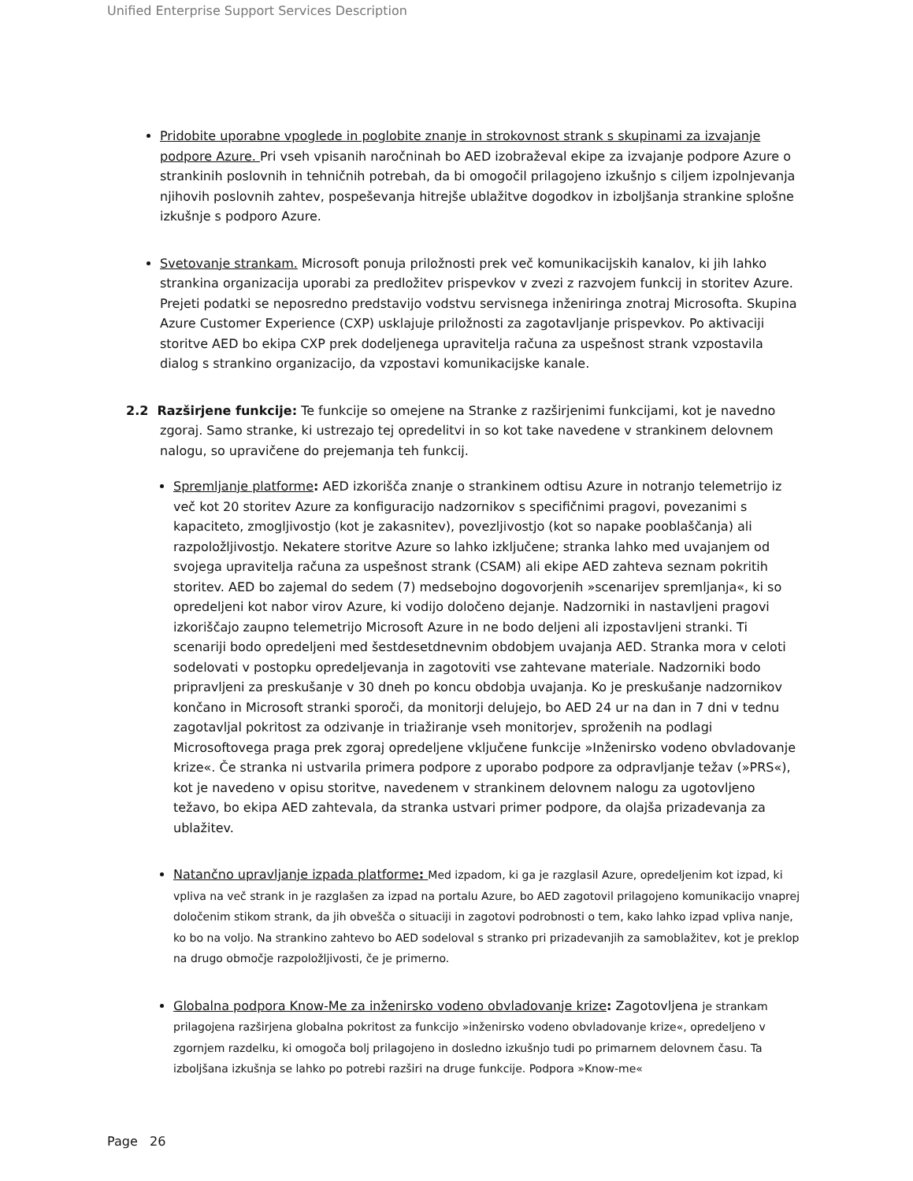Unified Enterprise Support Services Description
Pridobite uporabne vpoglede in poglobite znanje in strokovnost strank s skupinami za izvajanje podpore Azure. Pri vseh vpisanih naročninah bo AED izobraževal ekipe za izvajanje podpore Azure o strankinih poslovnih in tehničnih potrebah, da bi omogočil prilagojeno izkušnjo s ciljem izpolnjevanja njihovih poslovnih zahtev, pospeševanja hitrejše ublažitve dogodkov in izboljšanja strankine splošne izkušnje s podporo Azure.
Svetovanje strankam. Microsoft ponuja priložnosti prek več komunikacijskih kanalov, ki jih lahko strankina organizacija uporabi za predložitev prispevkov v zvezi z razvojem funkcij in storitev Azure. Prejeti podatki se neposredno predstavijo vodstvu servisnega inženiringa znotraj Microsofta. Skupina Azure Customer Experience (CXP) usklajuje priložnosti za zagotavljanje prispevkov. Po aktivaciji storitve AED bo ekipa CXP prek dodeljenega upravitelja računa za uspešnost strank vzpostavila dialog s strankino organizacijo, da vzpostavi komunikacijske kanale.
2.2 Razširjene funkcije: Te funkcije so omejene na Stranke z razširjenimi funkcijami, kot je navedno zgoraj. Samo stranke, ki ustrezajo tej opredelitvi in so kot take navedene v strankinem delovnem nalogu, so upravičene do prejemanja teh funkcij.
Spremljanje platforme: AED izkorišča znanje o strankinem odtisu Azure in notranjo telemetrijo iz več kot 20 storitev Azure za konfiguracijo nadzornikov s specifičnimi pragovi, povezanimi s kapaciteto, zmogljivostjo (kot je zakasnitev), povezljivostjo (kot so napake pooblaščanja) ali razpoložljivostjo. Nekatere storitve Azure so lahko izključene; stranka lahko med uvajanjem od svojega upravitelja računa za uspešnost strank (CSAM) ali ekipe AED zahteva seznam pokritih storitev. AED bo zajemal do sedem (7) medsebojno dogovorjenih »scenarijev spremljanja«, ki so opredeljeni kot nabor virov Azure, ki vodijo določeno dejanje. Nadzorniki in nastavljeni pragovi izkoriščajo zaupno telemetrijo Microsoft Azure in ne bodo deljeni ali izpostavljeni stranki. Ti scenariji bodo opredeljeni med šestdesetdnevnim obdobjem uvajanja AED. Stranka mora v celoti sodelovati v postopku opredeljevanja in zagotoviti vse zahtevane materiale. Nadzorniki bodo pripravljeni za preskušanje v 30 dneh po koncu obdobja uvajanja. Ko je preskušanje nadzornikov končano in Microsoft stranki sporoči, da monitorji delujejo, bo AED 24 ur na dan in 7 dni v tednu zagotavljal pokritost za odzivanje in triažiranje vseh monitorjev, sproženih na podlagi Microsoftovega praga prek zgoraj opredeljene vključene funkcije »Inženirsko vodeno obvladovanje krize«. Če stranka ni ustvarila primera podpore z uporabo podpore za odpravljanje težav (»PRS«), kot je navedeno v opisu storitve, navedenem v strankinem delovnem nalogu za ugotovljeno težavo, bo ekipa AED zahtevala, da stranka ustvari primer podpore, da olajša prizadevanja za ublažitev.
Natančno upravljanje izpada platforme: Med izpadom, ki ga je razglasil Azure, opredeljenim kot izpad, ki vpliva na več strank in je razglašen za izpad na portalu Azure, bo AED zagotovil prilagojeno komunikacijo vnaprej določenim stikom strank, da jih obvešča o situaciji in zagotovi podrobnosti o tem, kako lahko izpad vpliva nanje, ko bo na voljo. Na strankino zahtevo bo AED sodeloval s stranko pri prizadevanjih za samoblažitev, kot je preklop na drugo območje razpoložljivosti, če je primerno.
Globalna podpora Know-Me za inženirsko vodeno obvladovanje krize: Zagotovljena je strankam prilagojena razširjena globalna pokritost za funkcijo »inženirsko vodeno obvladovanje krize«, opredeljeno v zgornjem razdelku, ki omogoča bolj prilagojeno in dosledno izkušnjo tudi po primarnem delovnem času. Ta izboljšana izkušnja se lahko po potrebi razširi na druge funkcije. Podpora »Know-me«
Page 26